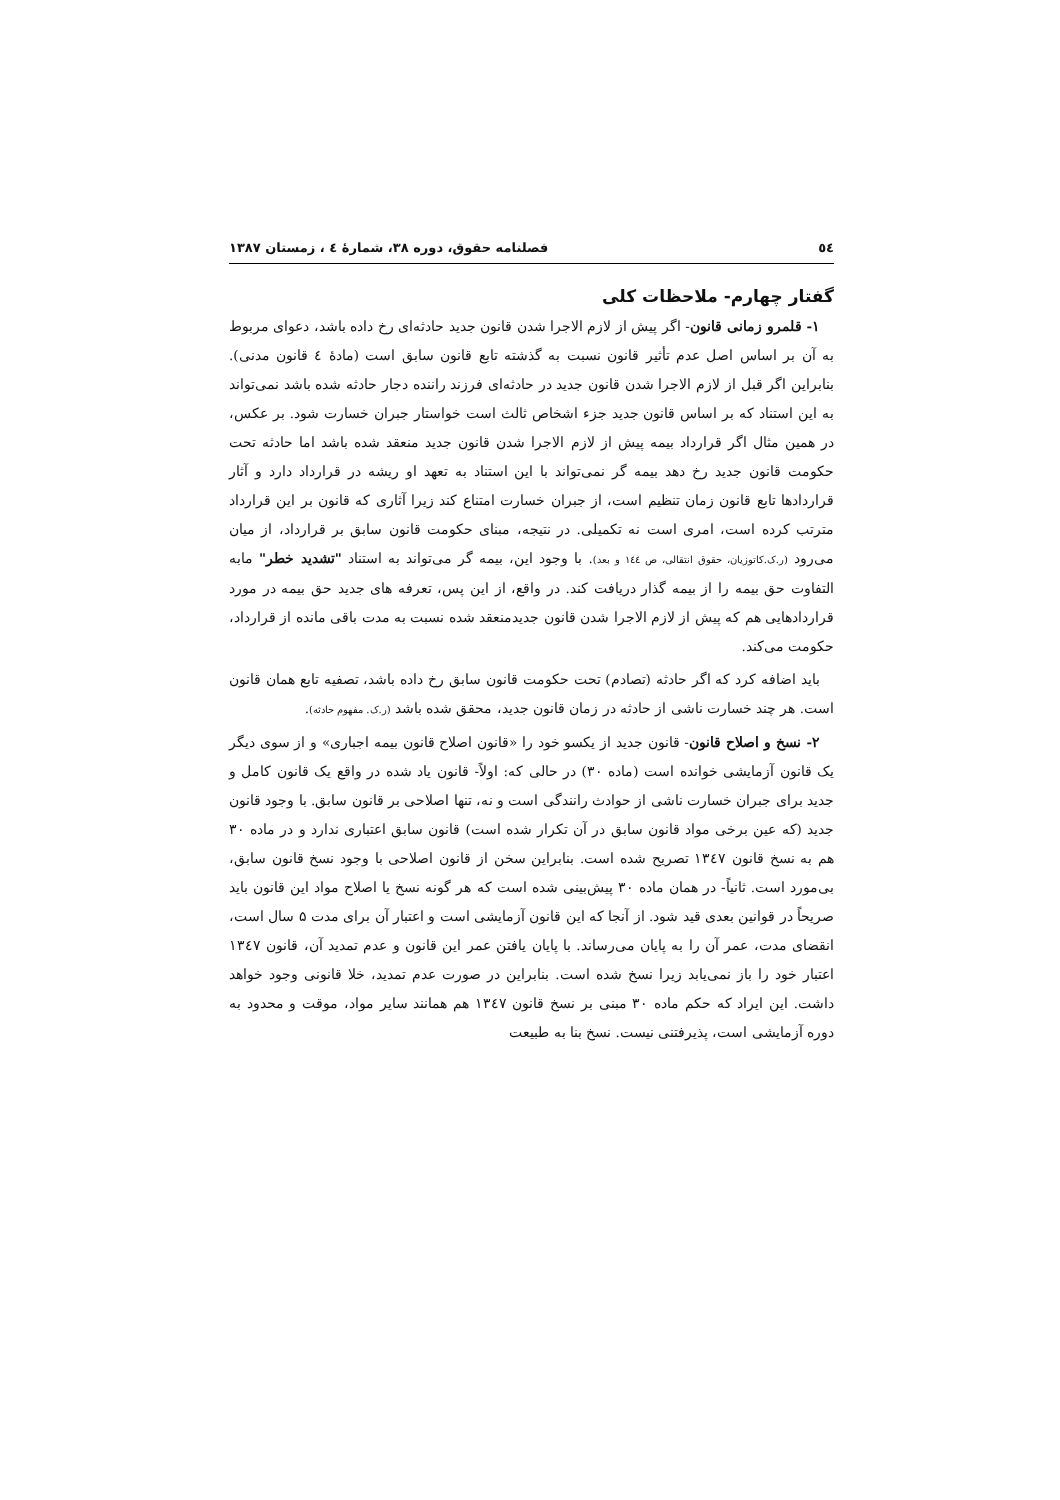٥٤ فصلنامه حقوق، دوره ۳۸، شمارۀ ٤ ، زمستان ۱۳۸۷
گفتار چهارم- ملاحظات کلی
۱- قلمرو زمانی قانون- اگر پیش از لازم الاجرا شدن قانون جدید حادثه‌ای رخ داده باشد، دعوای مربوط به آن بر اساس اصل عدم تأثیر قانون نسبت به گذشته تابع قانون سابق است (مادۀ ٤ قانون مدنی). بنابراین اگر قبل از لازم الاجرا شدن قانون جدید در حادثه‌ای فرزند راننده دجار حادثه شده باشد نمی‌تواند به این استناد که بر اساس قانون جدید جزء اشخاص ثالث است خواستار جبران خسارت شود. بر عکس، در همین مثال اگر قرارداد بیمه پیش از لازم الاجرا شدن قانون جدید منعقد شده باشد اما حادثه تحت حکومت قانون جدید رخ دهد بیمه گر نمی‌تواند با این استناد به تعهد او ریشه در قرارداد دارد و آثار قراردادها تابع قانون زمان تنظیم است، از جبران خسارت امتناع کند زیرا آثاری که قانون بر این قرارداد مترتب کرده است، امری است نه تکمیلی. در نتیجه، مبنای حکومت قانون سابق بر قرارداد، از میان می‌رود (ر.ک.کاتوزیان، حقوق انتقالی، ص ١٤٤ و بعد). با وجود این، بیمه گر می‌تواند به استناد "تشدید خطر" مابه التفاوت حق بیمه را از بیمه گذار دریافت کند. در واقع، از این پس، تعرفه های جدید حق بیمه در مورد قراردادهایی هم که پیش از لازم الاجرا شدن قانون جدیدمنعقد شده نسبت به مدت باقی مانده از قرارداد، حکومت می‌کند.
باید اضافه کرد که اگر حادثه (تصادم) تحت حکومت قانون سابق رخ داده باشد، تصفیه تابع همان قانون است. هر چند خسارت ناشی از حادثه در زمان قانون جدید، محقق شده باشد (ر.ک. مفهوم حادثه).
۲- نسخ و اصلاح قانون- قانون جدید از یکسو خود را «قانون اصلاح قانون بیمه اجباری» و از سوی دیگر یک قانون آزمایشی خوانده است (ماده ۳۰) در حالی که: اولاً- قانون یاد شده در واقع یک قانون کامل و جدید برای جبران خسارت ناشی از حوادث رانندگی است و نه، تنها اصلاحی بر قانون سابق. با وجود قانون جدید (که عین برخی مواد قانون سابق در آن تکرار شده است) قانون سابق اعتباری ندارد و در ماده ۳۰ هم به نسخ قانون ۱۳٤۷ تصریح شده است. بنابراین سخن از قانون اصلاحی با وجود نسخ قانون سابق، بی‌مورد است. ثانیاً- در همان ماده ۳۰ پیش‌بینی شده است که هر گونه نسخ یا اصلاح مواد این قانون باید صریحاً در قوانین بعدی قید شود. از آنجا که این قانون آزمایشی است و اعتبار آن برای مدت ۵ سال است، انقضای مدت، عمر آن را به پایان می‌رساند. با پایان یافتن عمر این قانون و عدم تمدید آن، قانون ۱۳٤۷ اعتبار خود را باز نمی‌یابد زیرا نسخ شده است. بنابراین در صورت عدم تمدید، خلا قانونی وجود خواهد داشت. این ایراد که حکم ماده ۳۰ مبنی بر نسخ قانون ۱۳٤۷ هم همانند سایر مواد، موقت و محدود به دوره آزمایشی است، پذیرفتنی نیست. نسخ بنا به طبیعت